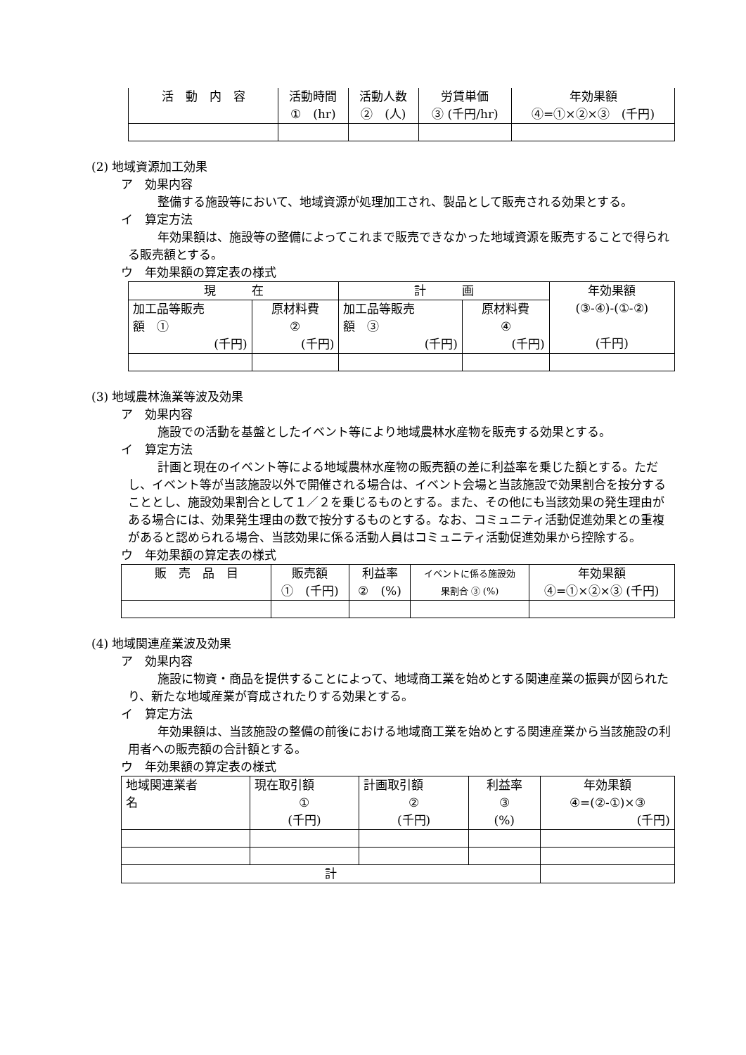| 活 動 内 容 | 活動時間 ① (hr) | 活動人数 ② (人) | 労賃単価 ③ (千円/hr) | 年効果額 ④=①×②×③ (千円) |
| --- | --- | --- | --- | --- |
(2) 地域資源加工効果
ア　効果内容
整備する施設等において、地域資源が処理加工され、製品として販売される効果とする。
イ　算定方法
年効果額は、施設等の整備によってこれまで販売できなかった地域資源を販売することで得られる販売額とする。
ウ　年効果額の算定表の様式
| 現 在 | | 計 画 | | 年効果額 (③-④)-(①-②) (千円) |
| --- | --- | --- | --- | --- |
| 加工品等販売 額 ① (千円) | 原材料費 ② (千円) | 加工品等販売 額 ③ (千円) | 原材料費 ④ (千円) | |
(3) 地域農林漁業等波及効果
ア　効果内容
施設での活動を基盤としたイベント等により地域農林水産物を販売する効果とする。
イ　算定方法
計画と現在のイベント等による地域農林水産物の販売額の差に利益率を乗じた額とする。ただし、イベント等が当該施設以外で開催される場合は、イベント会場と当該施設で効果割合を按分することとし、施設効果割合として１／２を乗じるものとする。また、その他にも当該効果の発生理由がある場合には、効果発生理由の数で按分するものとする。なお、コミュニティ活動促進効果との重複があると認められる場合、当該効果に係る活動人員はコミュニティ活動促進効果から控除する。
ウ　年効果額の算定表の様式
| 販 売 品 目 | 販売額 ① (千円) | 利益率 ② (%) | イベントに係る施設効 果割合 ③ (%) | 年効果額 ④=①×②×③ (千円) |
| --- | --- | --- | --- | --- |
(4) 地域関連産業波及効果
ア　効果内容
施設に物資・商品を提供することによって、地域商工業を始めとする関連産業の振興が図られたり、新たな地域産業が育成されたりする効果とする。
イ　算定方法
年効果額は、当該施設の整備の前後における地域商工業を始めとする関連産業から当該施設の利用者への販売額の合計額とする。
ウ　年効果額の算定表の様式
| 地域関連業者 名 | 現在取引額 ① (千円) | 計画取引額 ② (千円) | 利益率 ③ (%) | 年効果額 ④=(②-①)×③ (千円) |
| --- | --- | --- | --- | --- |
| 計 | | | | |